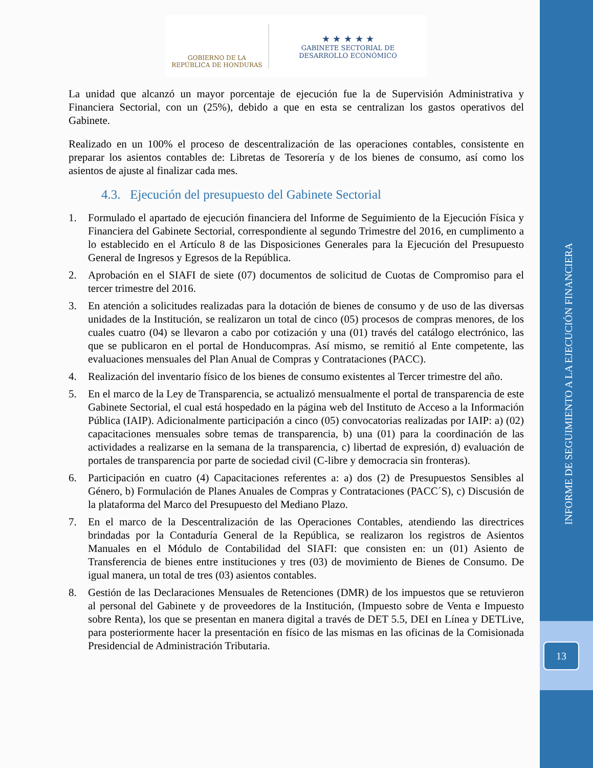INFORME DE SEGUIMIENTO A LA EJECUCIÓN FINANCIERA
13
GOBIERNO DE LA
REPÚBLICA DE HONDURAS
★ ★ ★ ★ ★
GABINETE SECTORIAL DE
DESARROLLO ECONÓMICO
La unidad que alcanzó un mayor porcentaje de ejecución fue la de Supervisión Administrativa y Financiera Sectorial, con un (25%), debido a que en esta se centralizan los gastos operativos del Gabinete.
Realizado en un 100% el proceso de descentralización de las operaciones contables, consistente en preparar los asientos contables de: Libretas de Tesorería y de los bienes de consumo, así como los asientos de ajuste al finalizar cada mes.
4.3. Ejecución del presupuesto del Gabinete Sectorial
1. Formulado el apartado de ejecución financiera del Informe de Seguimiento de la Ejecución Física y Financiera del Gabinete Sectorial, correspondiente al segundo Trimestre del 2016, en cumplimento a lo establecido en el Artículo 8 de las Disposiciones Generales para la Ejecución del Presupuesto General de Ingresos y Egresos de la República.
2. Aprobación en el SIAFI de siete (07) documentos de solicitud de Cuotas de Compromiso para el tercer trimestre del 2016.
3. En atención a solicitudes realizadas para la dotación de bienes de consumo y de uso de las diversas unidades de la Institución, se realizaron un total de cinco (05) procesos de compras menores, de los cuales cuatro (04) se llevaron a cabo por cotización y una (01) través del catálogo electrónico, las que se publicaron en el portal de Honducompras. Así mismo, se remitió al Ente competente, las evaluaciones mensuales del Plan Anual de Compras y Contrataciones (PACC).
4. Realización del inventario físico de los bienes de consumo existentes al Tercer trimestre del año.
5. En el marco de la Ley de Transparencia, se actualizó mensualmente el portal de transparencia de este Gabinete Sectorial, el cual está hospedado en la página web del Instituto de Acceso a la Información Pública (IAIP). Adicionalmente participación a cinco (05) convocatorias realizadas por IAIP: a) (02) capacitaciones mensuales sobre temas de transparencia, b) una (01) para la coordinación de las actividades a realizarse en la semana de la transparencia, c) libertad de expresión, d) evaluación de portales de transparencia por parte de sociedad civil (C-libre y democracia sin fronteras).
6. Participación en cuatro (4) Capacitaciones referentes a: a) dos (2) de Presupuestos Sensibles al Género, b) Formulación de Planes Anuales de Compras y Contrataciones (PACC´S), c) Discusión de la plataforma del Marco del Presupuesto del Mediano Plazo.
7. En el marco de la Descentralización de las Operaciones Contables, atendiendo las directrices brindadas por la Contaduría General de la República, se realizaron los registros de Asientos Manuales en el Módulo de Contabilidad del SIAFI: que consisten en: un (01) Asiento de Transferencia de bienes entre instituciones y tres (03) de movimiento de Bienes de Consumo. De igual manera, un total de tres (03) asientos contables.
8. Gestión de las Declaraciones Mensuales de Retenciones (DMR) de los impuestos que se retuvieron al personal del Gabinete y de proveedores de la Institución, (Impuesto sobre de Venta e Impuesto sobre Renta), los que se presentan en manera digital a través de DET 5.5, DEI en Línea y DETLive, para posteriormente hacer la presentación en físico de las mismas en las oficinas de la Comisionada Presidencial de Administración Tributaria.